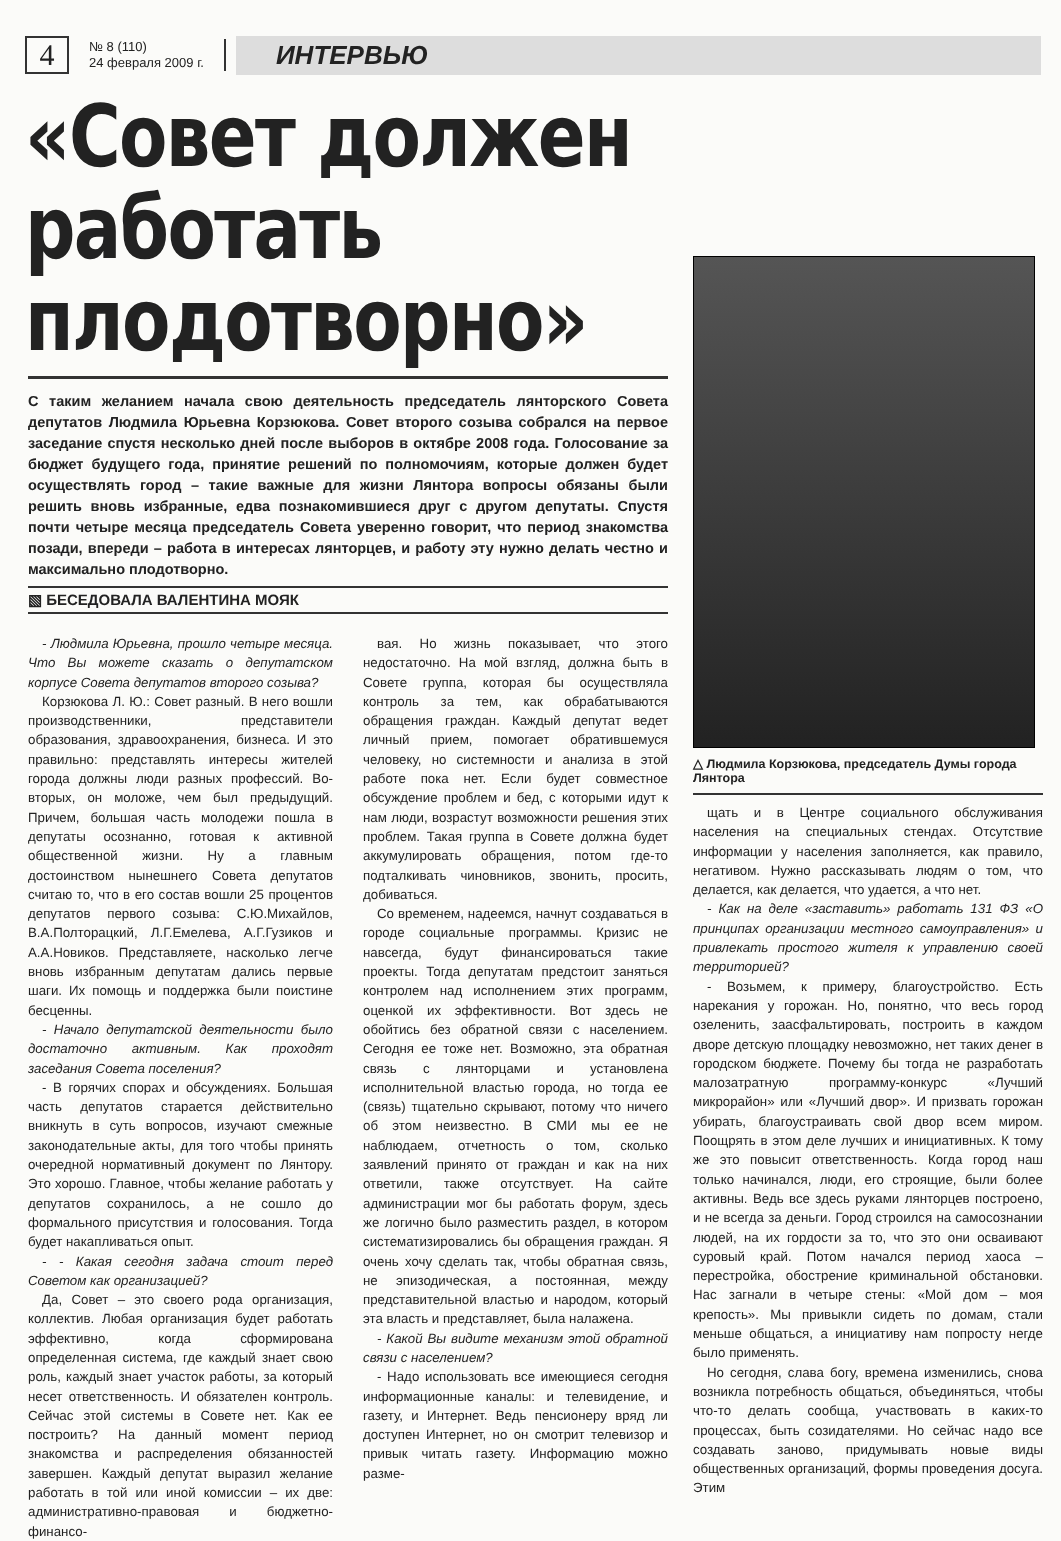4
№ 8 (110)
24 февраля 2009 г.
ИНТЕРВЬЮ
«Совет должен работать плодотворно»
С таким желанием начала свою деятельность председатель лянторского Совета депутатов Людмила Юрьевна Корзюкова. Совет второго созыва собрался на первое заседание спустя несколько дней после выборов в октябре 2008 года. Голосование за бюджет будущего года, принятие решений по полномочиям, которые должен будет осуществлять город – такие важные для жизни Лянтора вопросы обязаны были решить вновь избранные, едва познакомившиеся друг с другом депутаты. Спустя почти четыре месяца председатель Совета уверенно говорит, что период знакомства позади, впереди – работа в интересах лянторцев, и работу эту нужно делать честно и максимально плодотворно.
▧ БЕСЕДОВАЛА ВАЛЕНТИНА МОЯК
- Людмила Юрьевна, прошло четыре месяца. Что Вы можете сказать о депутатском корпусе Совета депутатов второго созыва?
Корзюкова Л. Ю.: Совет разный. В него вошли производственники, представители образования, здравоохранения, бизнеса. И это правильно: представлять интересы жителей города должны люди разных профессий. Во-вторых, он моложе, чем был предыдущий. Причем, большая часть молодежи пошла в депутаты осознанно, готовая к активной общественной жизни. Ну а главным достоинством нынешнего Совета депутатов считаю то, что в его состав вошли 25 процентов депутатов первого созыва: С.Ю.Михайлов, В.А.Полторацкий, Л.Г.Емелева, А.Г.Гузиков и А.А.Новиков. Представляете, насколько легче вновь избранным депутатам дались первые шаги. Их помощь и поддержка были поистине бесценны.
- Начало депутатской деятельности было достаточно активным. Как проходят заседания Совета поселения?
- В горячих спорах и обсуждениях. Большая часть депутатов старается действительно вникнуть в суть вопросов, изучают смежные законодательные акты, для того чтобы принять очередной нормативный документ по Лянтору. Это хорошо. Главное, чтобы желание работать у депутатов сохранилось, а не сошло до формального присутствия и голосования. Тогда будет накапливаться опыт.
- - Какая сегодня задача стоит перед Советом как организацией?
Да, Совет – это своего рода организация, коллектив. Любая организация будет работать эффективно, когда сформирована определенная система, где каждый знает свою роль, каждый знает участок работы, за который несет ответственность. И обязателен контроль. Сейчас этой системы в Совете нет. Как ее построить? На данный момент период знакомства и распределения обязанностей завершен. Каждый депутат выразил желание работать в той или иной комиссии – их две: административно-правовая и бюджетно-финансо-
вая. Но жизнь показывает, что этого недостаточно. На мой взгляд, должна быть в Совете группа, которая бы осуществляла контроль за тем, как обрабатываются обращения граждан. Каждый депутат ведет личный прием, помогает обратившемуся человеку, но системности и анализа в этой работе пока нет. Если будет совместное обсуждение проблем и бед, с которыми идут к нам люди, возрастут возможности решения этих проблем. Такая группа в Совете должна будет аккумулировать обращения, потом где-то подталкивать чиновников, звонить, просить, добиваться.
Со временем, надеемся, начнут создаваться в городе социальные программы. Кризис не навсегда, будут финансироваться такие проекты. Тогда депутатам предстоит заняться контролем над исполнением этих программ, оценкой их эффективности. Вот здесь не обойтись без обратной связи с населением. Сегодня ее тоже нет. Возможно, эта обратная связь с лянторцами и установлена исполнительной властью города, но тогда ее (связь) тщательно скрывают, потому что ничего об этом неизвестно. В СМИ мы ее не наблюдаем, отчетность о том, сколько заявлений принято от граждан и как на них ответили, также отсутствует. На сайте администрации мог бы работать форум, здесь же логично было разместить раздел, в котором систематизировались бы обращения граждан. Я очень хочу сделать так, чтобы обратная связь, не эпизодическая, а постоянная, между представительной властью и народом, который эта власть и представляет, была налажена.
- Какой Вы видите механизм этой обратной связи с населением?
- Надо использовать все имеющиеся сегодня информационные каналы: и телевидение, и газету, и Интернет. Ведь пенсионеру вряд ли доступен Интернет, но он смотрит телевизор и привык читать газету. Информацию можно разме-
△ Людмила Корзюкова, председатель Думы города Лянтора
щать и в Центре социального обслуживания населения на специальных стендах. Отсутствие информации у населения заполняется, как правило, негативом. Нужно рассказывать людям о том, что делается, как делается, что удается, а что нет.
- Как на деле «заставить» работать 131 ФЗ «О принципах организации местного самоуправления» и привлекать простого жителя к управлению своей территорией?
- Возьмем, к примеру, благоустройство. Есть нарекания у горожан. Но, понятно, что весь город озеленить, заасфальтировать, построить в каждом дворе детскую площадку невозможно, нет таких денег в городском бюджете. Почему бы тогда не разработать малозатратную программу-конкурс «Лучший микрорайон» или «Лучший двор». И призвать горожан убирать, благоустраивать свой двор всем миром. Поощрять в этом деле лучших и инициативных. К тому же это повысит ответственность. Когда город наш только начинался, люди, его строящие, были более активны. Ведь все здесь руками лянторцев построено, и не всегда за деньги. Город строился на самосознании людей, на их гордости за то, что это они осваивают суровый край. Потом начался период хаоса – перестройка, обострение криминальной обстановки. Нас загнали в четыре стены: «Мой дом – моя крепость». Мы привыкли сидеть по домам, стали меньше общаться, а инициативу нам попросту негде было применять.
Но сегодня, слава богу, времена изменились, снова возникла потребность общаться, объединяться, чтобы что-то делать сообща, участвовать в каких-то процессах, быть созидателями. Но сейчас надо все создавать заново, придумывать новые виды общественных организаций, формы проведения досуга. Этим